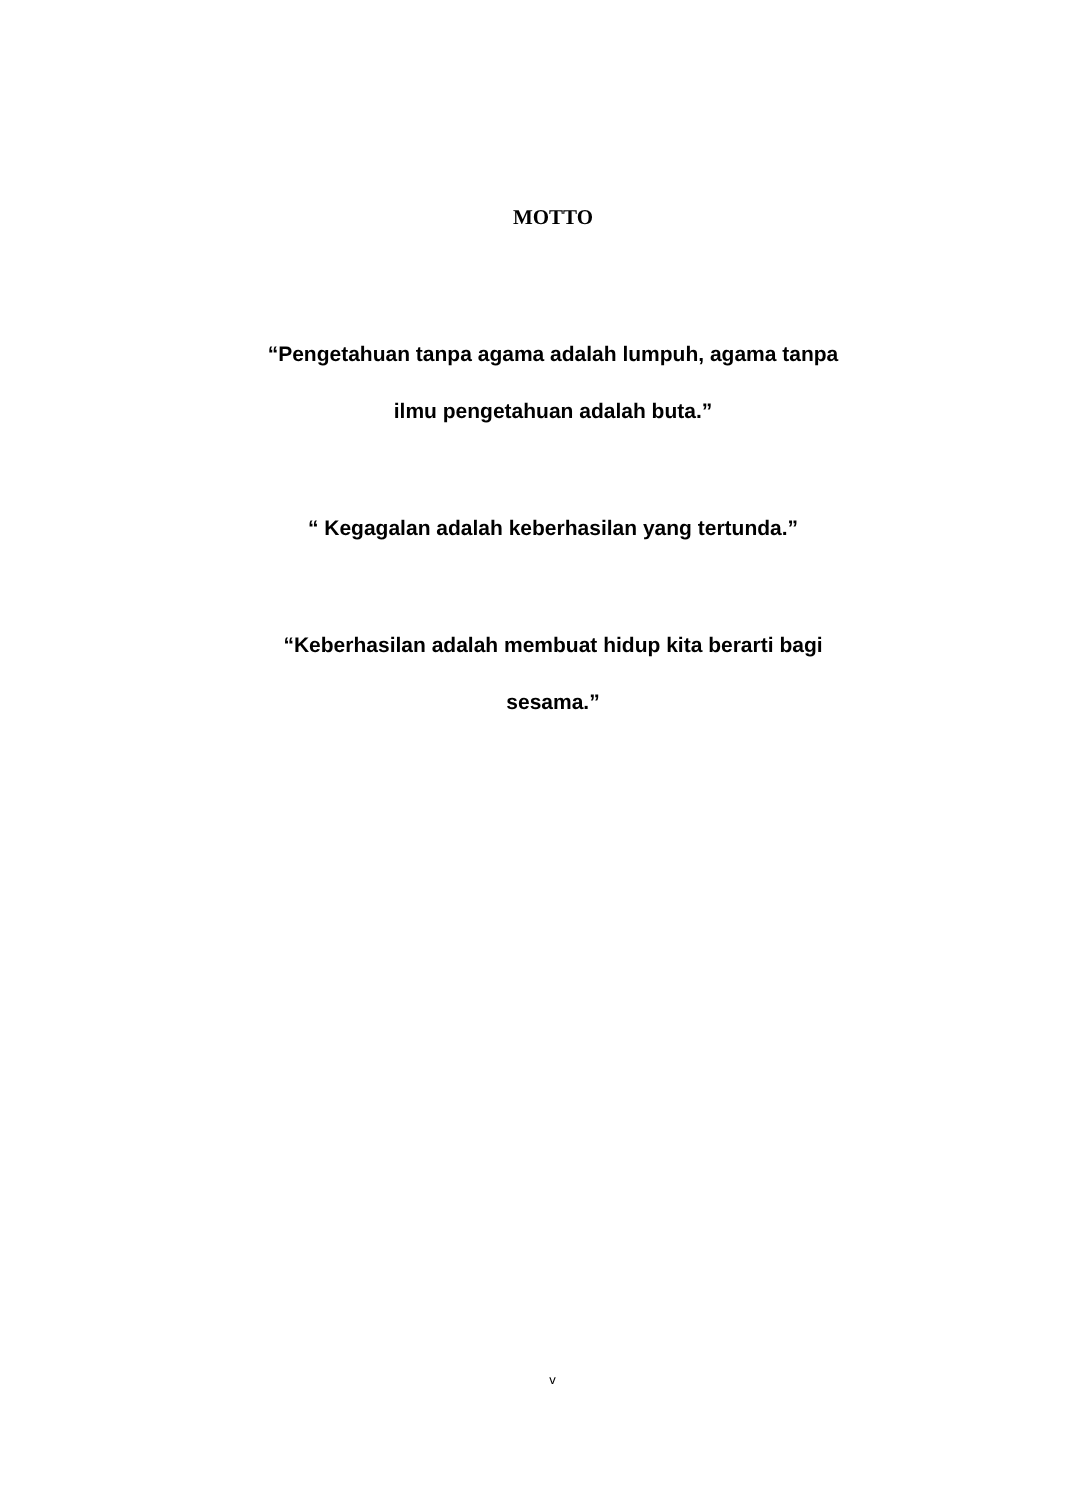MOTTO
“Pengetahuan tanpa agama adalah lumpuh, agama tanpa
ilmu pengetahuan adalah buta.”
“ Kegagalan adalah keberhasilan yang tertunda.”
“Keberhasilan adalah membuat hidup kita berarti bagi
sesama.”
v